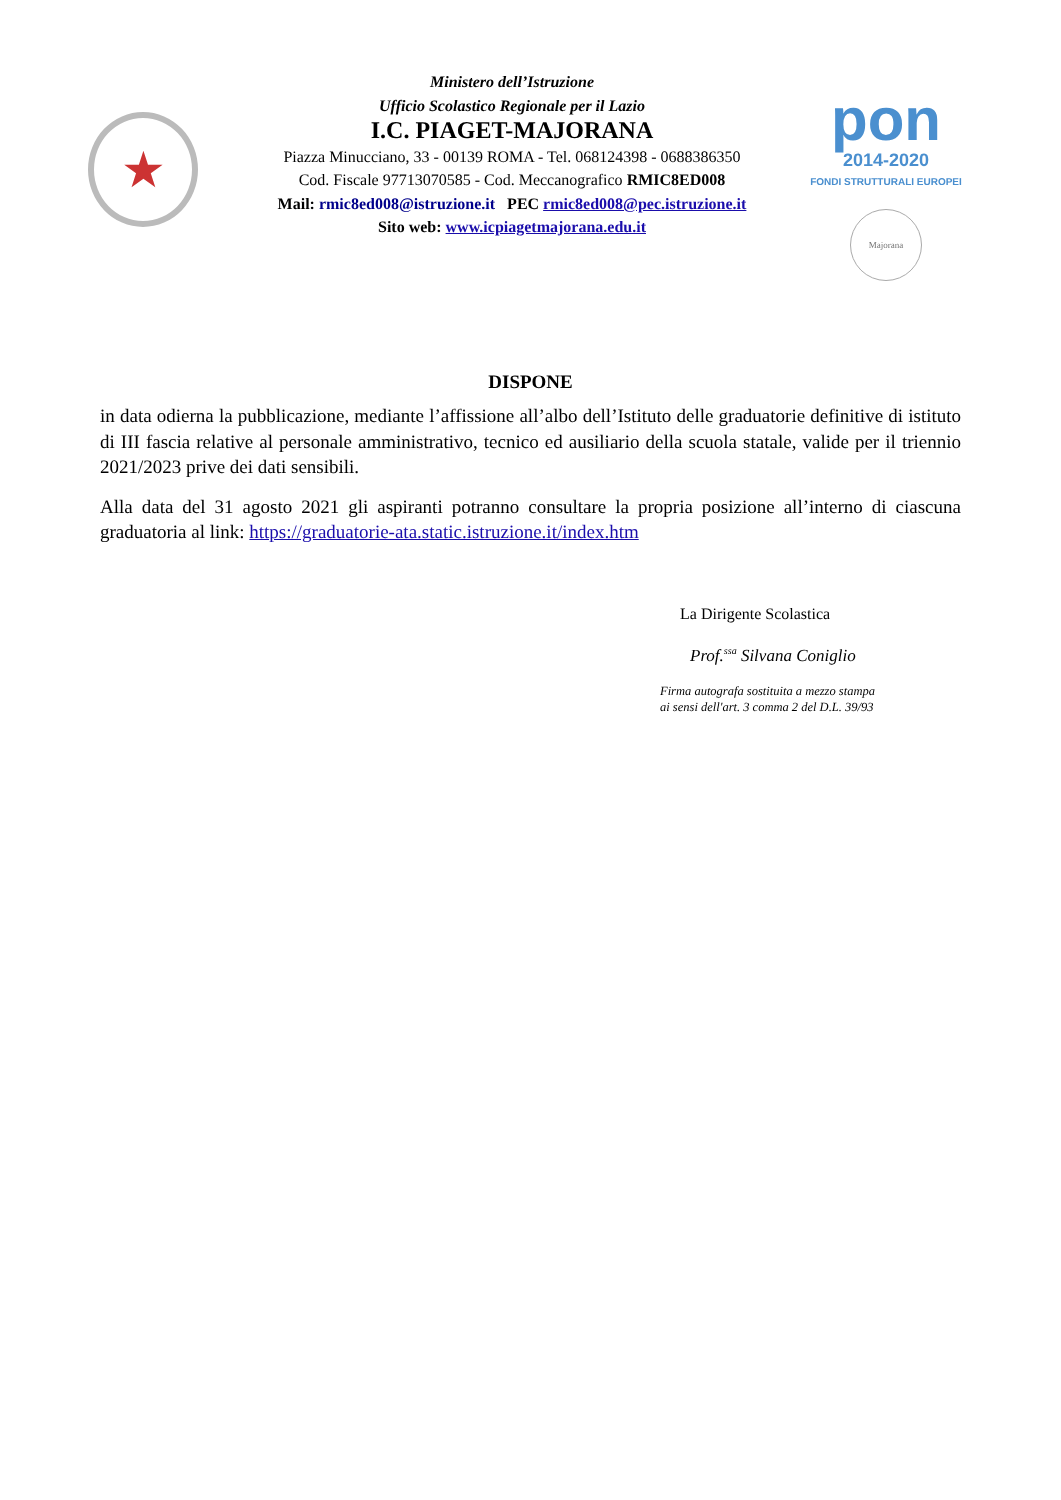★
Ministero dell’Istruzione
Ufficio Scolastico Regionale per il Lazio
I.C. PIAGET-MAJORANA
Piazza Minucciano, 33 - 00139 ROMA - Tel. 068124398 - 0688386350
Cod. Fiscale 97713070585 - Cod. Meccanografico RMIC8ED008
Mail: rmic8ed008@istruzione.it PEC rmic8ed008@pec.istruzione.it
Sito web: www.icpiagetmajorana.edu.it
pon
2014-2020
FONDI STRUTTURALI EUROPEI
Majorana
DISPONE
in data odierna la pubblicazione, mediante l’affissione all’albo dell’Istituto delle graduatorie definitive di istituto di III fascia relative al personale amministrativo, tecnico ed ausiliario della scuola statale, valide per il triennio 2021/2023 prive dei dati sensibili.
Alla data del 31 agosto 2021 gli aspiranti potranno consultare la propria posizione all’interno di ciascuna graduatoria al link: https://graduatorie-ata.static.istruzione.it/index.htm
La Dirigente Scolastica
Prof.<sup>ssa</sup> Silvana Coniglio
Firma autografa sostituita a mezzo stampa
ai sensi dell'art. 3 comma 2 del D.L. 39/93